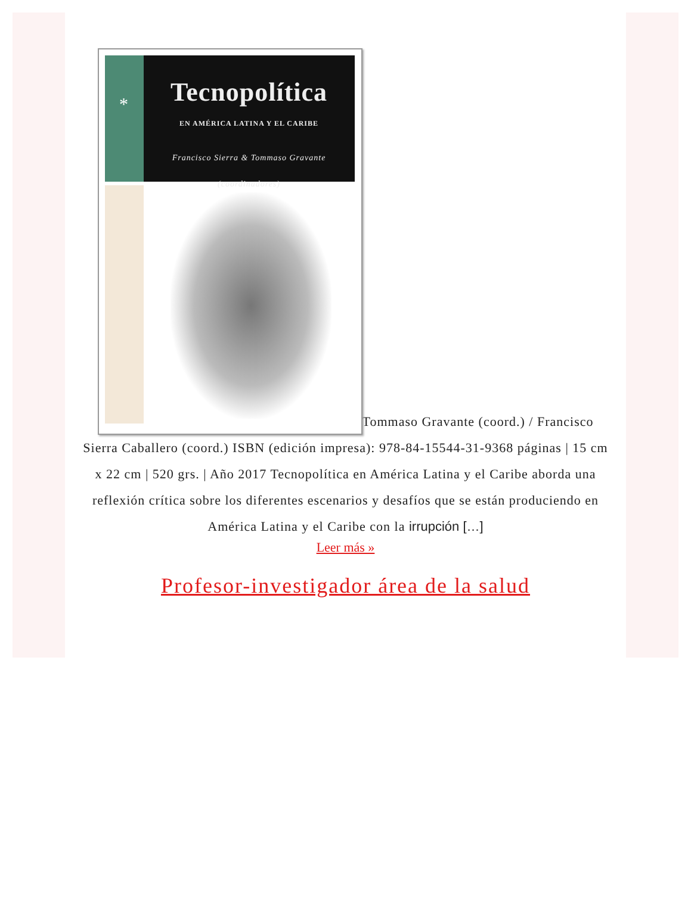*
Tecnopolítica
EN AMÉRICA LATINA Y EL CARIBE
Francisco Sierra & Tommaso Gravante
(coordinadores)
Tommaso Gravante (coord.) / Francisco Sierra Caballero (coord.) ISBN (edición impresa): 978-84-15544-31-9368 páginas | 15 cm x 22 cm | 520 grs. | Año 2017 Tecnopolítica en América Latina y el Caribe aborda una reflexión crítica sobre los diferentes escenarios y desafíos que se están produciendo en América Latina y el Caribe con la irrupción […]
Leer más »
Profesor-investigador área de la salud